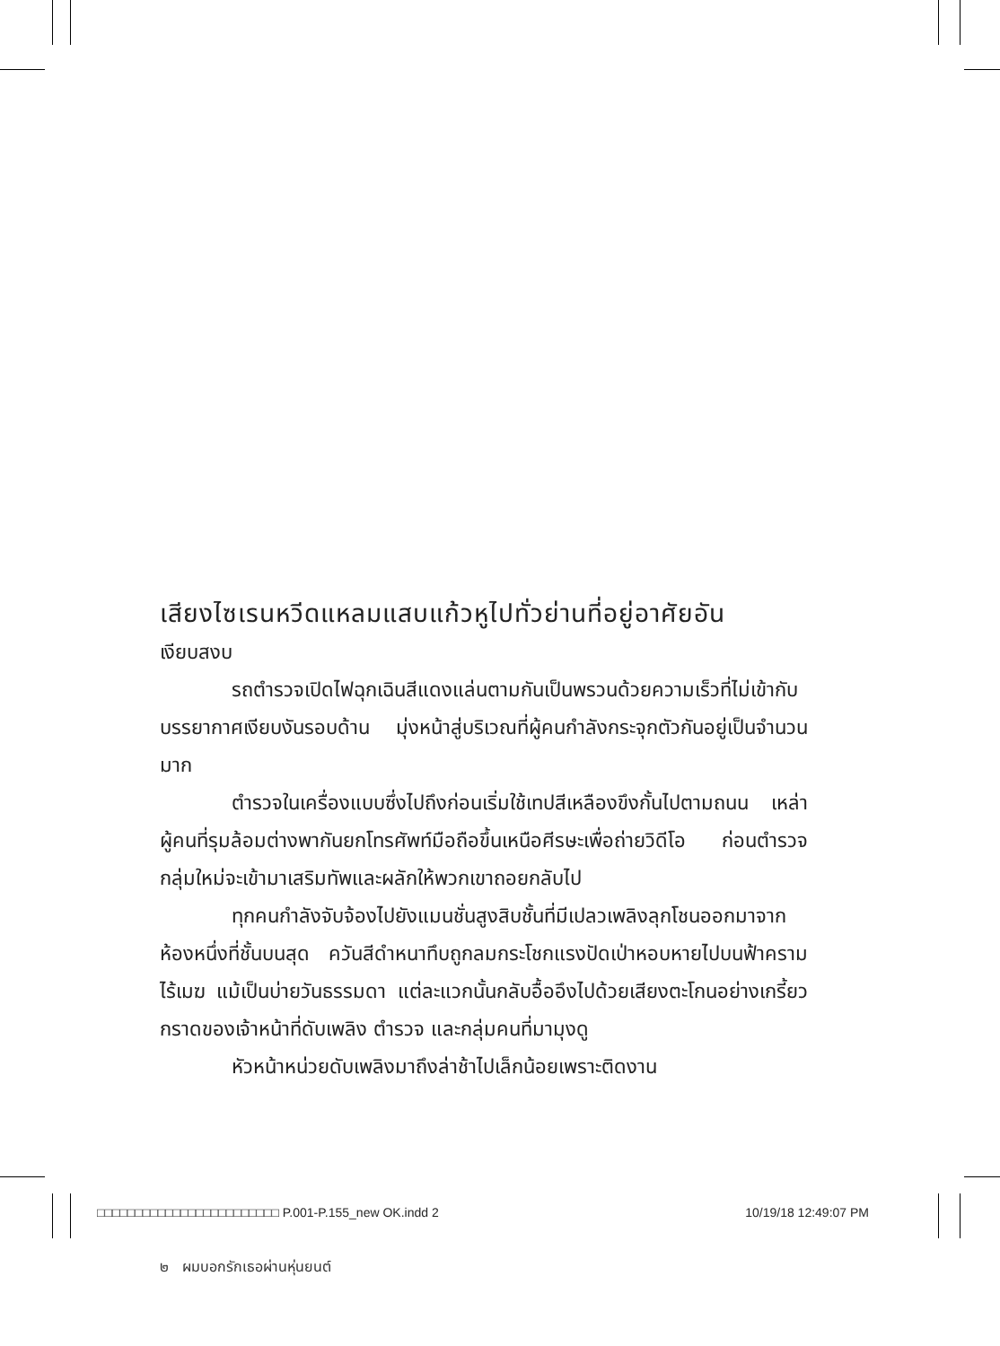เสียงไซเรนหวีดแหลมแสบแก้วหูไปทั่วย่านที่อยู่อาศัยอัน
เงียบสงบ
รถตำรวจเปิดไฟฉุกเฉินสีแดงแล่นตามกันเป็นพรวนด้วยความเร็วที่ไม่เข้ากับบรรยากาศเงียบงันรอบด้าน มุ่งหน้าสู่บริเวณที่ผู้คนกำลังกระจุกตัวกันอยู่เป็นจำนวนมาก
ตำรวจในเครื่องแบบซึ่งไปถึงก่อนเริ่มใช้เทปสีเหลืองขึงกั้นไปตามถนน เหล่าผู้คนที่รุมล้อมต่างพากันยกโทรศัพท์มือถือขึ้นเหนือศีรษะเพื่อถ่ายวิดีโอ ก่อนตำรวจกลุ่มใหม่จะเข้ามาเสริมทัพและผลักให้พวกเขาถอยกลับไป
ทุกคนกำลังจับจ้องไปยังแมนชั่นสูงสิบชั้นที่มีเปลวเพลิงลุกโชนออกมาจากห้องหนึ่งที่ชั้นบนสุด ควันสีดำหนาทึบถูกลมกระโชกแรงปัดเป่าหอบหายไปบนฟ้าครามไร้เมฆ แม้เป็นบ่ายวันธรรมดา แต่ละแวกนั้นกลับอื้ออึงไปด้วยเสียงตะโกนอย่างเกรี้ยวกราดของเจ้าหน้าที่ดับเพลิง ตำรวจ และกลุ่มคนที่มามุงดู
หัวหน้าหน่วยดับเพลิงมาถึงล่าช้าไปเล็กน้อยเพราะติดงาน
๒ ผมบอกรักเธอผ่านหุ่นยนต์
□□□□□□□□□□□□□□□□□□□□□□□□ P.001-P.155_new OK.indd 2 10/19/18 12:49:07 PM